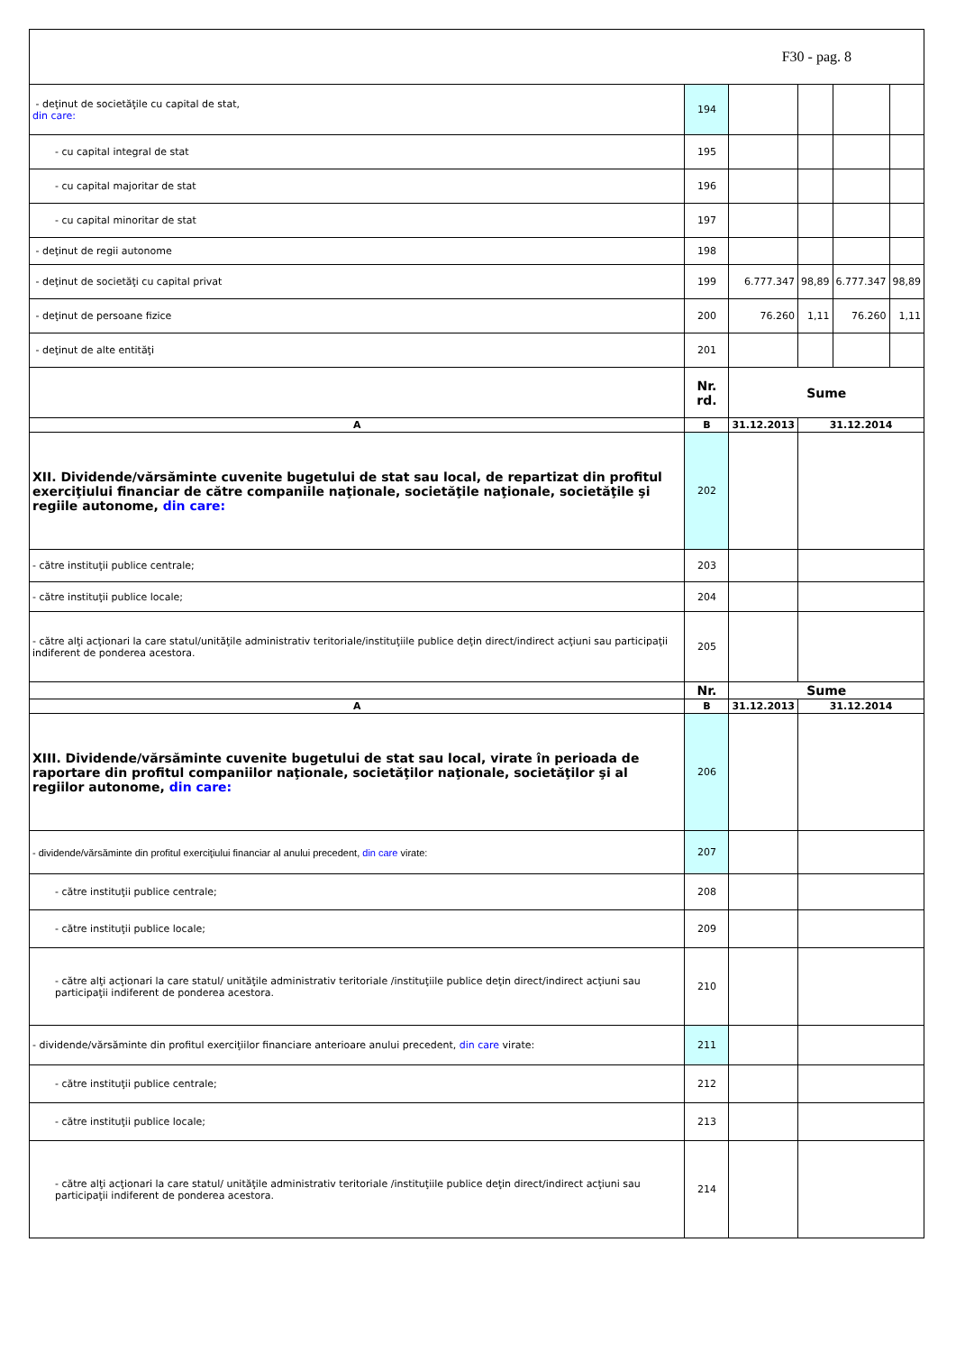| F30 - pag. 8 | | | | | | |
| - deţinut de societăţile cu capital de stat, din care: | 194 | | | | | |
| - cu capital integral de stat | 195 | | | | | |
| - cu capital majoritar de stat | 196 | | | | | |
| - cu capital minoritar de stat | 197 | | | | | |
| - deţinut de regii autonome | 198 | | | | | |
| - deţinut de societăţi cu capital privat | 199 | 6.777.347 | | 98,89 | 6.777.347 | 98,89 |
| - deţinut de persoane fizice | 200 | 76.260 | | 1,11 | 76.260 | 1,11 |
| - deţinut de alte entităţi | 201 | | | | | |
| | Nr. rd. | Sume | | | | |
| A | B | 31.12.2013 | 31.12.2014 | | | |
| XII. Dividende/vărsăminte cuvenite bugetului de stat sau local, de repartizat din profitul exerciţiului financiar de către companiile naţionale, societăţile naţionale, societăţile şi regiile autonome, din care: | 202 | | | | | |
| - către instituţii publice centrale; | 203 | | | | | |
| - către instituţii publice locale; | 204 | | | | | |
| - către alţi acţionari la care statul/unităţile administrativ teritoriale/instituţiile publice deţin direct/indirect acţiuni sau participaţii indiferent de ponderea acestora. | 205 | | | | | |
| | Nr. | Sume | | | | |
| A | B | 31.12.2013 | 31.12.2014 | | | |
| XIII. Dividende/vărsăminte cuvenite bugetului de stat sau local, virate în perioada de raportare din profitul companiilor naţionale, societăţilor naţionale, societăţilor şi al regiilor autonome, din care: | 206 | | | | | |
| - dividende/vărsăminte din profitul exerciţiului financiar al anului precedent, din care virate: | 207 | | | | | |
| - către instituţii publice centrale; | 208 | | | | | |
| - către instituţii publice locale; | 209 | | | | | |
| - către alţi acţionari la care statul/ unităţile administrativ teritoriale /instituţiile publice deţin direct/indirect acţiuni sau participaţii indiferent de ponderea acestora. | 210 | | | | | |
| - dividende/vărsăminte din profitul exerciţiilor financiare anterioare anului precedent, din care virate: | 211 | | | | | |
| - către instituţii publice centrale; | 212 | | | | | |
| - către instituţii publice locale; | 213 | | | | | |
| - către alţi acţionari la care statul/ unităţile administrativ teritoriale /instituţiile publice deţin direct/indirect acţiuni sau participaţii indiferent de ponderea acestora. | 214 | | | | | |